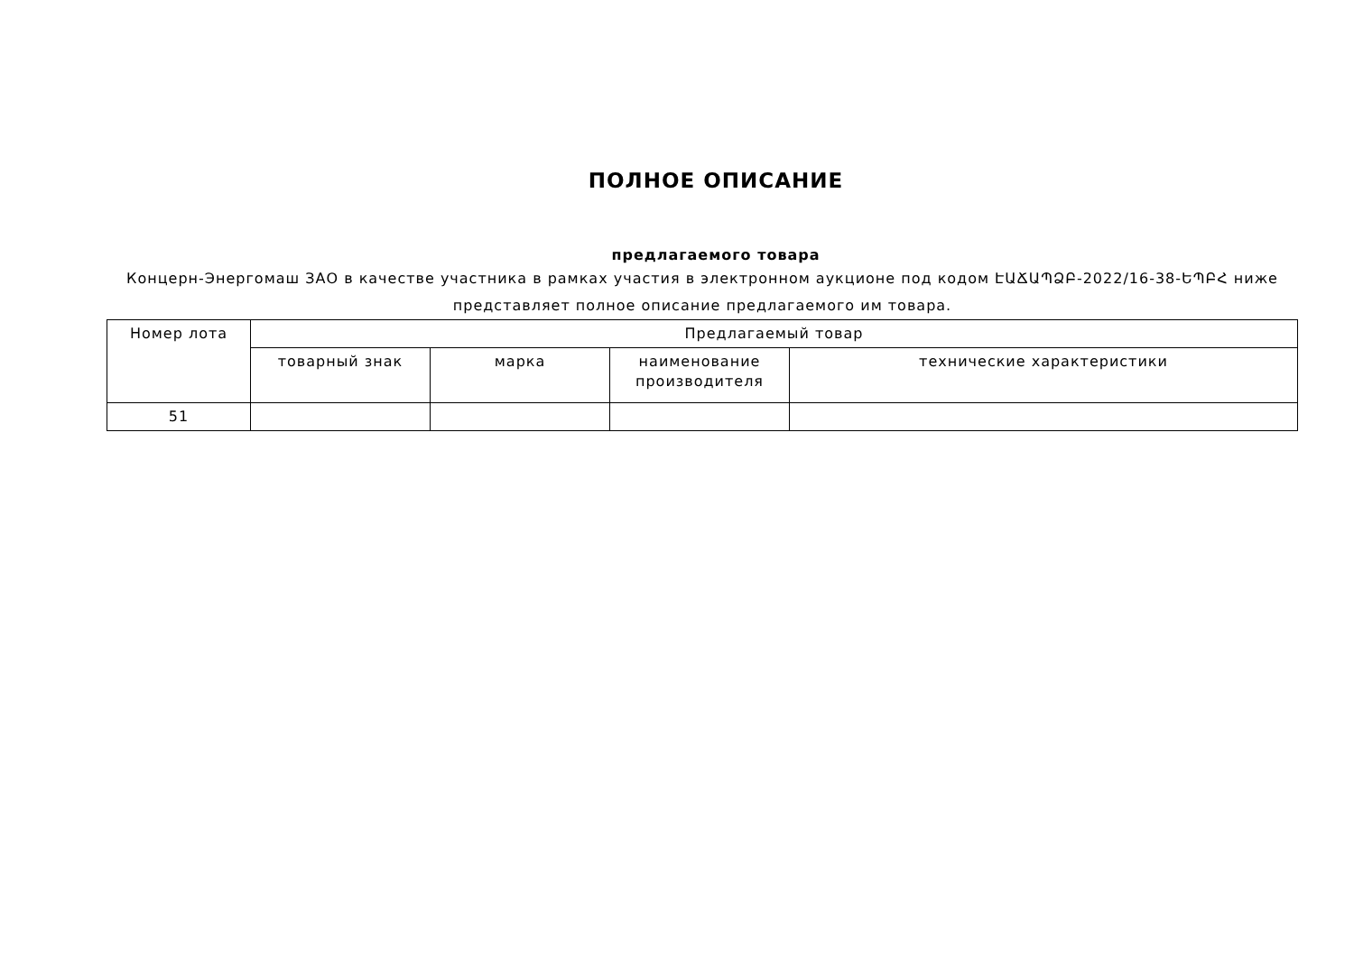ПОЛНОЕ ОПИСАНИЕ
предлагаемого товара
Концерн-Энергомаш ЗАО в качестве участника в рамках участия в электронном аукционе под кодом ԷԱՃԱՊՁԲ-2022/16-38-ԵՊԲՀ ниже представляет полное описание предлагаемого им товара.
| Номер лота | Предлагаемый товар | | | |
| --- | --- | --- | --- | --- |
| | товарный знак | марка | наименование производителя | технические характеристики |
| 51 | | | | |